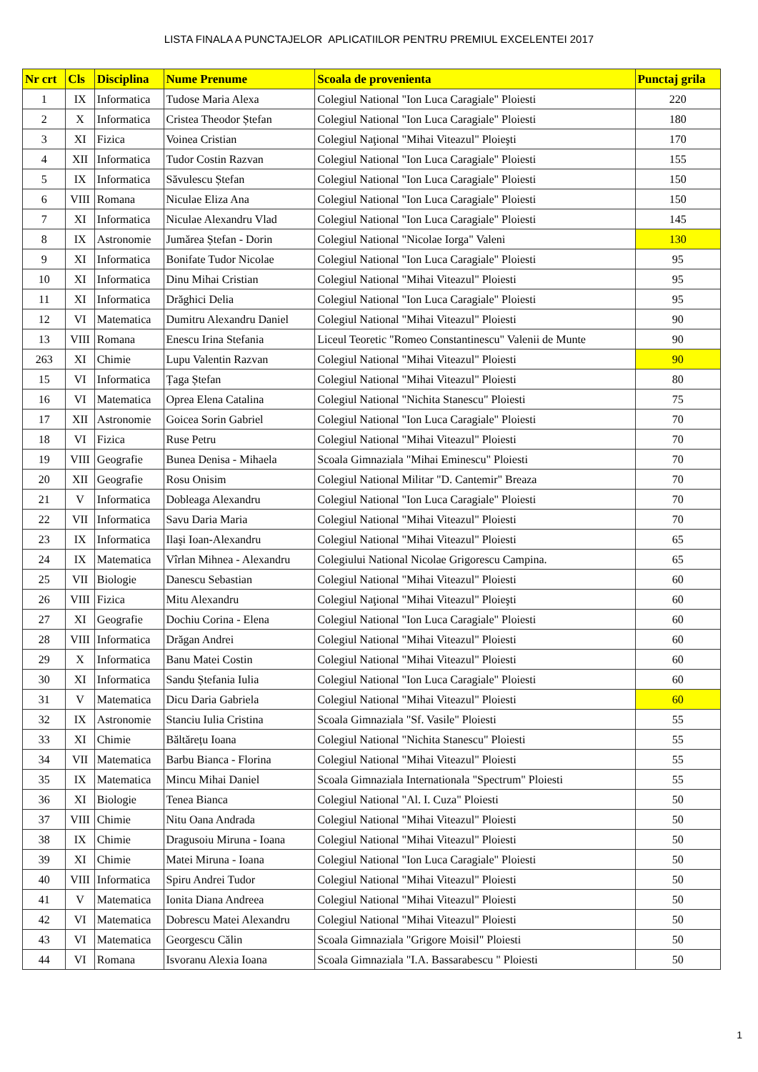LISTA FINALA A PUNCTAJELOR APLICATIILOR PENTRU PREMIUL EXCELENTEI 2017
| Nr crt | Cls | Disciplina | Nume Prenume | Scoala de provenienta | Punctaj grila |
| --- | --- | --- | --- | --- | --- |
| 1 | IX | Informatica | Tudose Maria Alexa | Colegiul National "Ion Luca Caragiale" Ploiesti | 220 |
| 2 | X | Informatica | Cristea Theodor Ștefan | Colegiul National "Ion Luca Caragiale" Ploiesti | 180 |
| 3 | XI | Fizica | Voinea Cristian | Colegiul Naţional "Mihai Viteazul" Ploieşti | 170 |
| 4 | XII | Informatica | Tudor Costin Razvan | Colegiul National "Ion Luca Caragiale" Ploiesti | 155 |
| 5 | IX | Informatica | Săvulescu Ștefan | Colegiul National "Ion Luca Caragiale" Ploiesti | 150 |
| 6 | VIII | Romana | Niculae Eliza Ana | Colegiul National "Ion Luca Caragiale" Ploiesti | 150 |
| 7 | XI | Informatica | Niculae Alexandru Vlad | Colegiul National "Ion Luca Caragiale" Ploiesti | 145 |
| 8 | IX | Astronomie | Jumărea Ștefan - Dorin | Colegiul National "Nicolae Iorga" Valeni | 130 |
| 9 | XI | Informatica | Bonifate Tudor Nicolae | Colegiul National "Ion Luca Caragiale" Ploiesti | 95 |
| 10 | XI | Informatica | Dinu Mihai Cristian | Colegiul National "Mihai Viteazul" Ploiesti | 95 |
| 11 | XI | Informatica | Drăghici Delia | Colegiul National "Ion Luca Caragiale" Ploiesti | 95 |
| 12 | VI | Matematica | Dumitru Alexandru Daniel | Colegiul National "Mihai Viteazul" Ploiesti | 90 |
| 13 | VIII | Romana | Enescu Irina Stefania | Liceul Teoretic "Romeo Constantinescu" Valenii de Munte | 90 |
| 263 | XI | Chimie | Lupu Valentin Razvan | Colegiul National "Mihai Viteazul" Ploiesti | 90 |
| 15 | VI | Informatica | Țaga Ștefan | Colegiul National "Mihai Viteazul" Ploiesti | 80 |
| 16 | VI | Matematica | Oprea Elena Catalina | Colegiul National "Nichita Stanescu" Ploiesti | 75 |
| 17 | XII | Astronomie | Goicea Sorin Gabriel | Colegiul National "Ion Luca Caragiale" Ploiesti | 70 |
| 18 | VI | Fizica | Ruse Petru | Colegiul National "Mihai Viteazul" Ploiesti | 70 |
| 19 | VIII | Geografie | Bunea Denisa - Mihaela | Scoala Gimnaziala "Mihai Eminescu" Ploiesti | 70 |
| 20 | XII | Geografie | Rosu Onisim | Colegiul National Militar "D. Cantemir" Breaza | 70 |
| 21 | V | Informatica | Dobleaga Alexandru | Colegiul National "Ion Luca Caragiale" Ploiesti | 70 |
| 22 | VII | Informatica | Savu Daria Maria | Colegiul National "Mihai Viteazul" Ploiesti | 70 |
| 23 | IX | Informatica | Ilaşi Ioan-Alexandru | Colegiul National "Mihai Viteazul" Ploiesti | 65 |
| 24 | IX | Matematica | Vîrlan Mihnea - Alexandru | Colegiului National Nicolae Grigorescu Campina. | 65 |
| 25 | VII | Biologie | Danescu Sebastian | Colegiul National "Mihai Viteazul" Ploiesti | 60 |
| 26 | VIII | Fizica | Mitu Alexandru | Colegiul Naţional "Mihai Viteazul" Ploieşti | 60 |
| 27 | XI | Geografie | Dochiu Corina - Elena | Colegiul National "Ion Luca Caragiale" Ploiesti | 60 |
| 28 | VIII | Informatica | Drăgan Andrei | Colegiul National "Mihai Viteazul" Ploiesti | 60 |
| 29 | X | Informatica | Banu Matei Costin | Colegiul National "Mihai Viteazul" Ploiesti | 60 |
| 30 | XI | Informatica | Sandu Ștefania Iulia | Colegiul National "Ion Luca Caragiale" Ploiesti | 60 |
| 31 | V | Matematica | Dicu Daria Gabriela | Colegiul National "Mihai Viteazul" Ploiesti | 60 |
| 32 | IX | Astronomie | Stanciu Iulia Cristina | Scoala Gimnaziala "Sf. Vasile" Ploiesti | 55 |
| 33 | XI | Chimie | Băltărețu Ioana | Colegiul National "Nichita Stanescu" Ploiesti | 55 |
| 34 | VII | Matematica | Barbu Bianca - Florina | Colegiul National "Mihai Viteazul" Ploiesti | 55 |
| 35 | IX | Matematica | Mincu Mihai Daniel | Scoala Gimnaziala Internationala "Spectrum" Ploiesti | 55 |
| 36 | XI | Biologie | Tenea Bianca | Colegiul National "Al. I. Cuza" Ploiesti | 50 |
| 37 | VIII | Chimie | Nitu Oana Andrada | Colegiul National "Mihai Viteazul" Ploiesti | 50 |
| 38 | IX | Chimie | Dragusoiu Miruna - Ioana | Colegiul National "Mihai Viteazul" Ploiesti | 50 |
| 39 | XI | Chimie | Matei Miruna - Ioana | Colegiul National "Ion Luca Caragiale" Ploiesti | 50 |
| 40 | VIII | Informatica | Spiru Andrei Tudor | Colegiul National "Mihai Viteazul" Ploiesti | 50 |
| 41 | V | Matematica | Ionita Diana Andreea | Colegiul National "Mihai Viteazul" Ploiesti | 50 |
| 42 | VI | Matematica | Dobrescu Matei Alexandru | Colegiul National "Mihai Viteazul" Ploiesti | 50 |
| 43 | VI | Matematica | Georgescu Călin | Scoala Gimnaziala "Grigore Moisil" Ploiesti | 50 |
| 44 | VI | Romana | Isvoranu Alexia Ioana | Scoala Gimnaziala "I.A. Bassarabescu " Ploiesti | 50 |
1